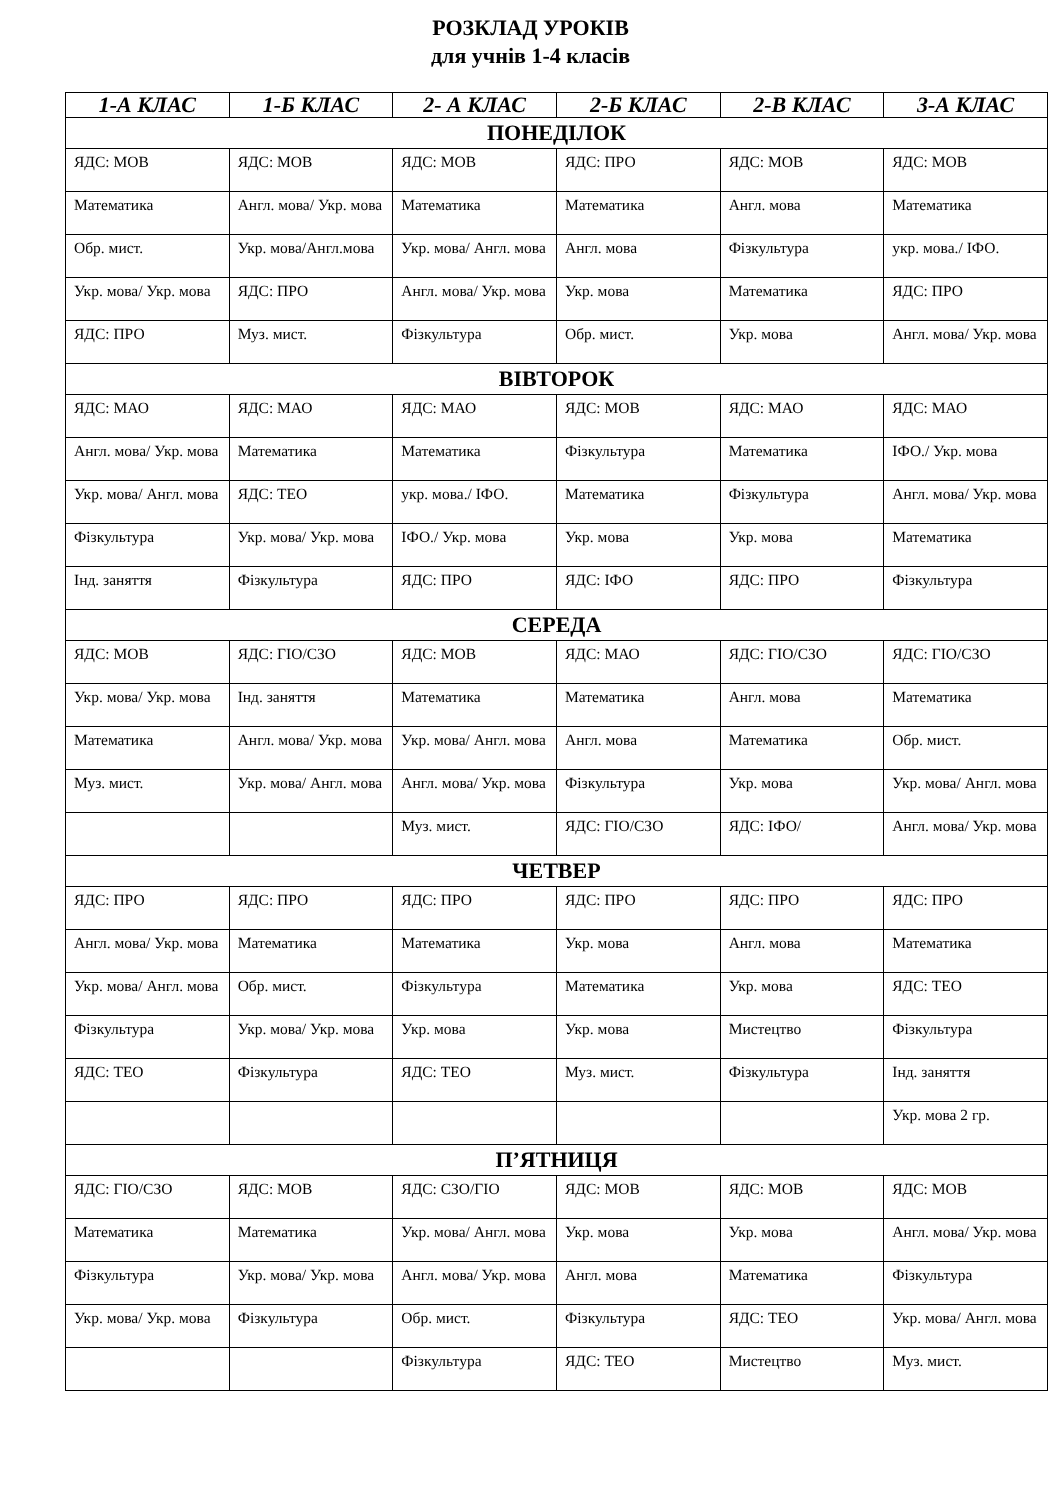РОЗКЛАД УРОКІВ
для учнів 1-4 класів
| 1-А КЛАС | 1-Б КЛАС | 2- А КЛАС | 2-Б КЛАС | 2-В КЛАС | 3-А КЛАС |
| --- | --- | --- | --- | --- | --- |
| ПОНЕДІЛОК | | | | | |
| ЯДС: МОВ | ЯДС: МОВ | ЯДС: МОВ | ЯДС: ПРО | ЯДС: МОВ | ЯДС: МОВ |
| Математика | Англ. мова/ Укр. мова | Математика | Математика | Англ. мова | Математика |
| Обр. мист. | Укр. мова/Англ.мова | Укр. мова/ Англ. мова | Англ. мова | Фізкультура | укр. мова./ ІФО. |
| Укр. мова/ Укр. мова | ЯДС: ПРО | Англ. мова/ Укр. мова | Укр. мова | Математика | ЯДС: ПРО |
| ЯДС: ПРО | Муз. мист. | Фізкультура | Обр. мист. | Укр. мова | Англ. мова/ Укр. мова |
| ВІВТОРОК | | | | | |
| ЯДС: МАО | ЯДС: МАО | ЯДС: МАО | ЯДС: МОВ | ЯДС: МАО | ЯДС: МАО |
| Англ. мова/ Укр. мова | Математика | Математика | Фізкультура | Математика | ІФО./ Укр. мова |
| Укр. мова/ Англ. мова | ЯДС: ТЕО | укр. мова./ ІФО. | Математика | Фізкультура | Англ. мова/ Укр. мова |
| Фізкультура | Укр. мова/ Укр. мова | ІФО./ Укр. мова | Укр. мова | Укр. мова | Математика |
| Інд. заняття | Фізкультура | ЯДС: ПРО | ЯДС: ІФО | ЯДС: ПРО | Фізкультура |
| СЕРЕДА | | | | | |
| ЯДС: МОВ | ЯДС: ГІО/СЗО | ЯДС: МОВ | ЯДС: МАО | ЯДС: ГІО/СЗО | ЯДС: ГІО/СЗО |
| Укр. мова/ Укр. мова | Інд. заняття | Математика | Математика | Англ. мова | Математика |
| Математика | Англ. мова/ Укр. мова | Укр. мова/ Англ. мова | Англ. мова | Математика | Обр. мист. |
| Муз. мист. | Укр. мова/ Англ. мова | Англ. мова/ Укр. мова | Фізкультура | Укр. мова | Укр. мова/ Англ. мова |
| | | Муз. мист. | ЯДС: ГІО/СЗО | ЯДС: ІФО/ | Англ. мова/ Укр. мова |
| ЧЕТВЕР | | | | | |
| ЯДС: ПРО | ЯДС: ПРО | ЯДС: ПРО | ЯДС: ПРО | ЯДС: ПРО | ЯДС: ПРО |
| Англ. мова/ Укр. мова | Математика | Математика | Укр. мова | Англ. мова | Математика |
| Укр. мова/ Англ. мова | Обр. мист. | Фізкультура | Математика | Укр. мова | ЯДС: ТЕО |
| Фізкультура | Укр. мова/ Укр. мова | Укр. мова | Укр. мова | Мистецтво | Фізкультура |
| ЯДС: ТЕО | Фізкультура | ЯДС: ТЕО | Муз. мист. | Фізкультура | Інд. заняття |
| | | | | | Укр. мова 2 гр. |
| П’ЯТНИЦЯ | | | | | |
| ЯДС: ГІО/СЗО | ЯДС: МОВ | ЯДС: СЗО/ГІО | ЯДС: МОВ | ЯДС: МОВ | ЯДС: МОВ |
| Математика | Математика | Укр. мова/ Англ. мова | Укр. мова | Укр. мова | Англ. мова/ Укр. мова |
| Фізкультура | Укр. мова/ Укр. мова | Англ. мова/ Укр. мова | Англ. мова | Математика | Фізкультура |
| Укр. мова/ Укр. мова | Фізкультура | Обр. мист. | Фізкультура | ЯДС: ТЕО | Укр. мова/ Англ. мова |
| | | Фізкультура | ЯДС: ТЕО | Мистецтво | Муз. мист. |